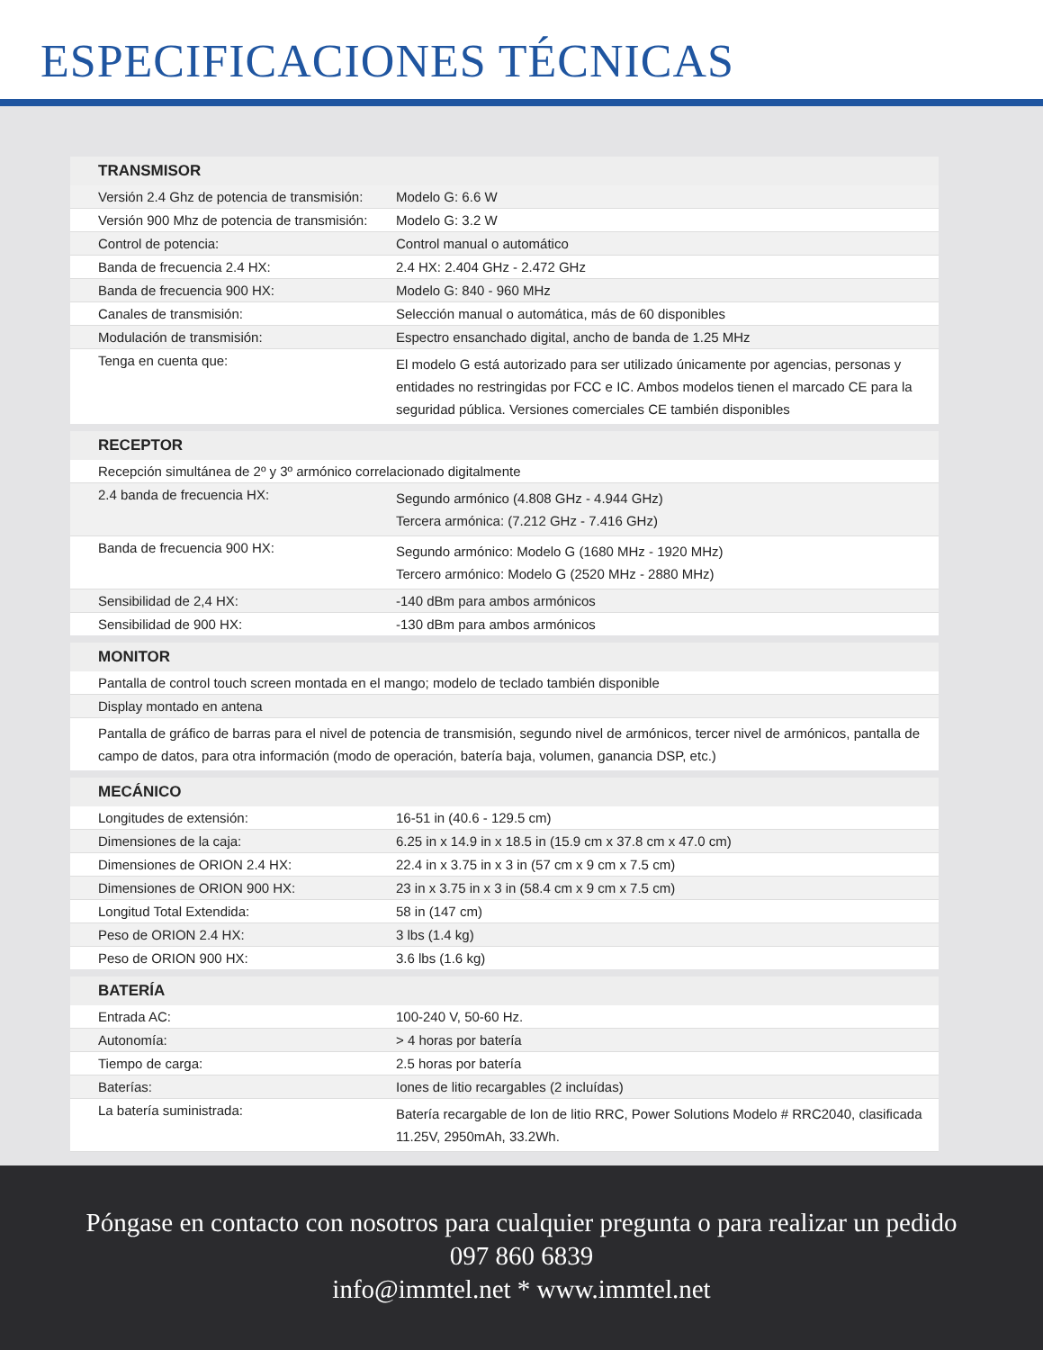ESPECIFICACIONES TÉCNICAS
| TRANSMISOR | |
| --- | --- |
| Versión 2.4 Ghz de potencia de transmisión: | Modelo G: 6.6 W |
| Versión 900 Mhz de potencia de transmisión: | Modelo G: 3.2 W |
| Control de potencia: | Control manual o automático |
| Banda de frecuencia 2.4 HX: | 2.4 HX: 2.404 GHz - 2.472 GHz |
| Banda de frecuencia 900 HX: | Modelo G: 840 - 960 MHz |
| Canales de transmisión: | Selección manual o automática, más de 60 disponibles |
| Modulación de transmisión: | Espectro ensanchado digital, ancho de banda de 1.25 MHz |
| Tenga en cuenta que: | El modelo G está autorizado para ser utilizado únicamente por agencias, personas y entidades no restringidas por FCC e IC. Ambos modelos tienen el marcado CE para la seguridad pública. Versiones comerciales CE también disponibles |
| RECEPTOR | |
| Recepción simultánea de 2º y 3º armónico correlacionado digitalmente | |
| 2.4 banda de frecuencia HX: | Segundo armónico (4.808 GHz - 4.944 GHz) Tercera armónica: (7.212 GHz - 7.416 GHz) |
| Banda de frecuencia 900 HX: | Segundo armónico: Modelo G (1680 MHz - 1920 MHz) Tercero armónico: Modelo G (2520 MHz - 2880 MHz) |
| Sensibilidad de 2,4 HX: | -140 dBm para ambos armónicos |
| Sensibilidad de 900 HX: | -130 dBm para ambos armónicos |
| MONITOR | |
| Pantalla de control touch screen montada en el mango; modelo de teclado también disponible | |
| Display montado en antena | |
| Pantalla de gráfico de barras para el nivel de potencia de transmisión, segundo nivel de armónicos, tercer nivel de armónicos, pantalla de campo de datos, para otra información (modo de operación, batería baja, volumen, ganancia DSP, etc.) | |
| MECÁNICO | |
| Longitudes de extensión: | 16-51 in (40.6 - 129.5 cm) |
| Dimensiones de la caja: | 6.25 in x 14.9 in x 18.5 in (15.9 cm x 37.8 cm x 47.0 cm) |
| Dimensiones de ORION 2.4 HX: | 22.4 in x 3.75 in x 3 in (57 cm x 9 cm x 7.5 cm) |
| Dimensiones de ORION 900 HX: | 23 in x 3.75 in x 3 in (58.4 cm x 9 cm x 7.5 cm) |
| Longitud Total Extendida: | 58 in (147 cm) |
| Peso de ORION 2.4 HX: | 3 lbs (1.4 kg) |
| Peso de ORION 900 HX: | 3.6 lbs (1.6 kg) |
| BATERÍA | |
| Entrada AC: | 100-240 V, 50-60 Hz. |
| Autonomía: | > 4 horas por batería |
| Tiempo de carga: | 2.5 horas por batería |
| Baterías: | Iones de litio recargables (2 incluídas) |
| La batería suministrada: | Batería recargable de Ion de litio RRC, Power Solutions Modelo # RRC2040, clasificada 11.25V, 2950mAh, 33.2Wh. |
Póngase en contacto con nosotros para cualquier pregunta o para realizar un pedido
097 860 6839
info@immtel.net * www.immtel.net